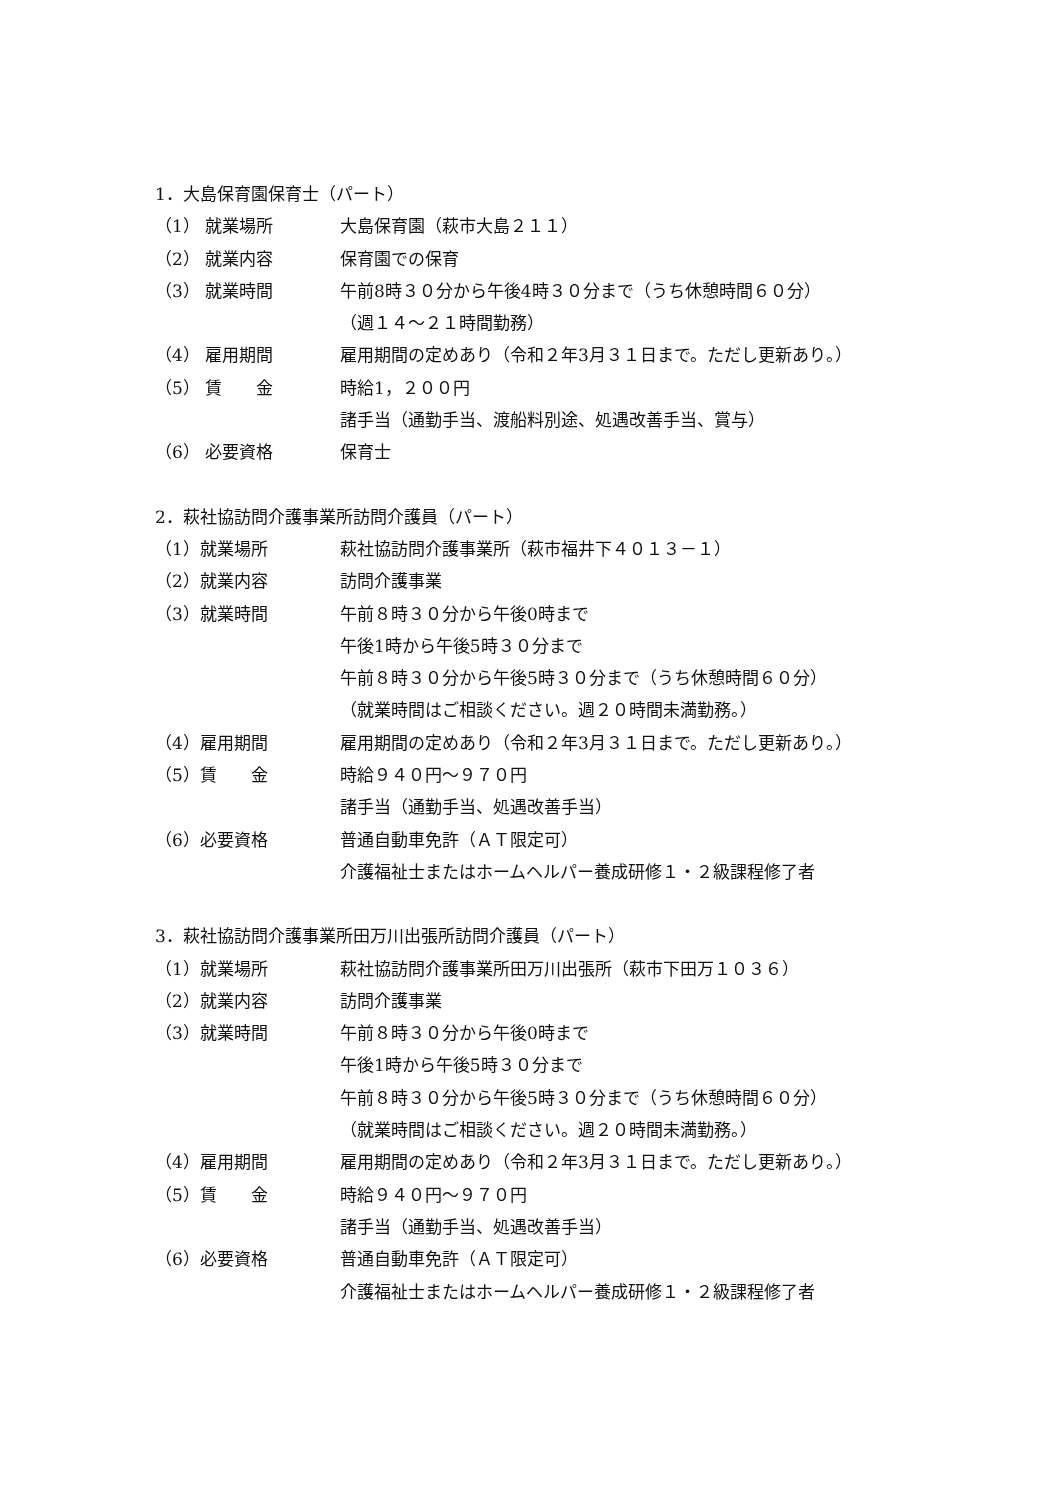1．大島保育園保育士（パート）
（1） 就業場所 大島保育園（萩市大島２１１）
（2） 就業内容 保育園での保育
（3） 就業時間 午前8時３０分から午後4時３０分まで（うち休憩時間６０分）
（週１４～２１時間勤務）
（4） 雇用期間 雇用期間の定めあり（令和２年3月３１日まで。ただし更新あり。）
（5） 賃　　金 時給1，２００円
諸手当（通勤手当、渡船料別途、処遇改善手当、賞与）
（6） 必要資格 保育士
2．萩社協訪問介護事業所訪問介護員（パート）
（1）就業場所 萩社協訪問介護事業所（萩市福井下４０１３－１）
（2）就業内容 訪問介護事業
（3）就業時間 午前８時３０分から午後0時まで
午後1時から午後5時３０分まで
午前８時３０分から午後5時３０分まで（うち休憩時間６０分）
（就業時間はご相談ください。週２０時間未満勤務。）
（4）雇用期間 雇用期間の定めあり（令和２年3月３１日まで。ただし更新あり。）
（5）賃　　金 時給９４０円～９７０円
諸手当（通勤手当、処遇改善手当）
（6）必要資格 普通自動車免許（ＡＴ限定可）
介護福祉士またはホームヘルパー養成研修１・２級課程修了者
3．萩社協訪問介護事業所田万川出張所訪問介護員（パート）
（1）就業場所 萩社協訪問介護事業所田万川出張所（萩市下田万１０３６）
（2）就業内容 訪問介護事業
（3）就業時間 午前８時３０分から午後0時まで
午後1時から午後5時３０分まで
午前８時３０分から午後5時３０分まで（うち休憩時間６０分）
（就業時間はご相談ください。週２０時間未満勤務。）
（4）雇用期間 雇用期間の定めあり（令和２年3月３１日まで。ただし更新あり。）
（5）賃　　金 時給９４０円～９７０円
諸手当（通勤手当、処遇改善手当）
（6）必要資格 普通自動車免許（ＡＴ限定可）
介護福祉士またはホームヘルパー養成研修１・２級課程修了者